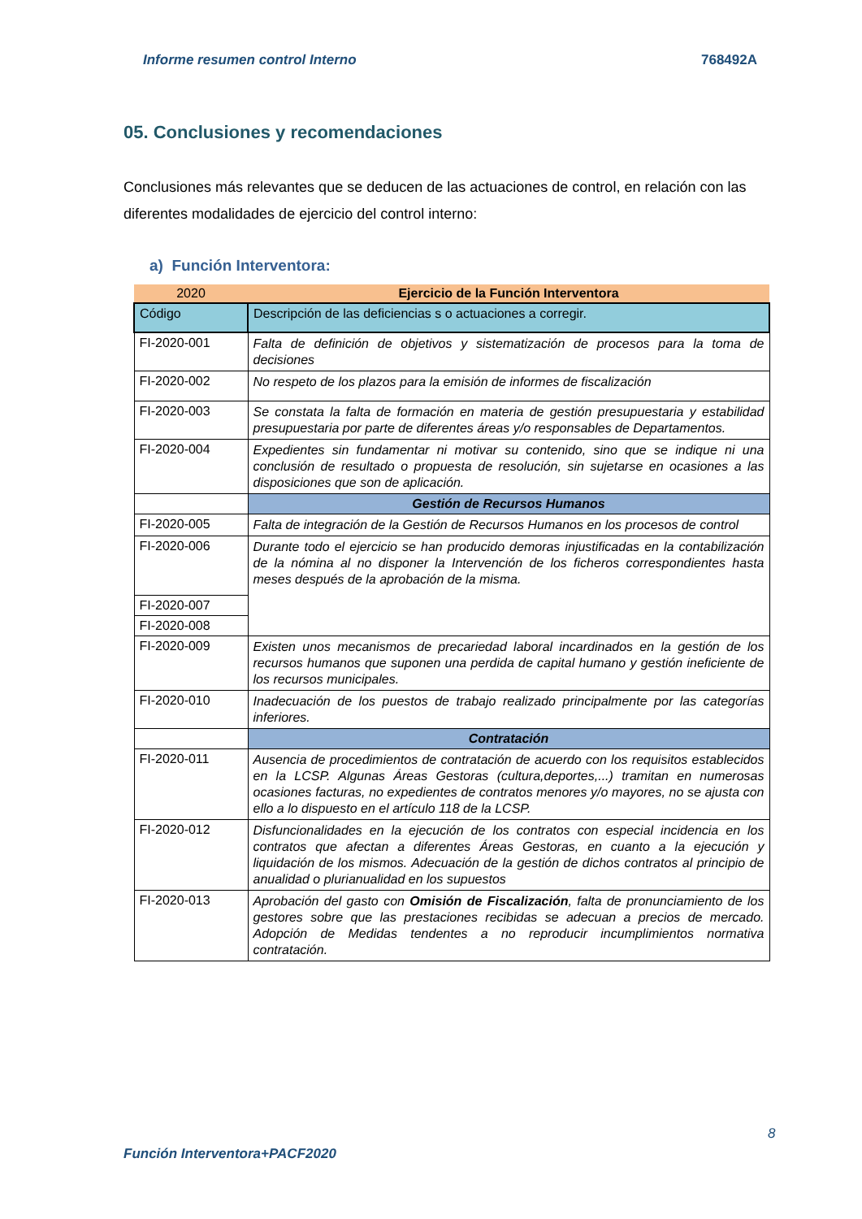Informe resumen control Interno 768492A
05. Conclusiones y recomendaciones
Conclusiones más relevantes que se deducen de las actuaciones de control, en relación con las diferentes modalidades de ejercicio del control interno:
a) Función Interventora:
| 2020 | Ejercicio de la Función Interventora |
| --- | --- |
| Código | Descripción de las deficiencias s o actuaciones a corregir. |
| FI-2020-001 | Falta de definición de objetivos y sistematización de procesos para la toma de decisiones |
| FI-2020-002 | No respeto de los plazos para la emisión de informes de fiscalización |
| FI-2020-003 | Se constata la falta de formación en materia de gestión presupuestaria y estabilidad presupuestaria por parte de diferentes áreas y/o responsables de Departamentos. |
| FI-2020-004 | Expedientes sin fundamentar ni motivar su contenido, sino que se indique ni una conclusión de resultado o propuesta de resolución, sin sujetarse en ocasiones a las disposiciones que son de aplicación. |
| | Gestión de Recursos Humanos |
| FI-2020-005 | Falta de integración de la Gestión de Recursos Humanos en los procesos de control |
| FI-2020-006 | Durante todo el ejercicio se han producido demoras injustificadas en la contabilización de la nómina al no disponer la Intervención de los ficheros correspondientes hasta meses después de la aprobación de la misma. |
| FI-2020-007 | |
| FI-2020-008 | |
| FI-2020-009 | Existen unos mecanismos de precariedad laboral incardinados en la gestión de los recursos humanos que suponen una perdida de capital humano y gestión ineficiente de los recursos municipales. |
| FI-2020-010 | Inadecuación de los puestos de trabajo realizado principalmente por las categorías inferiores. |
| | Contratación |
| FI-2020-011 | Ausencia de procedimientos de contratación de acuerdo con los requisitos establecidos en la LCSP. Algunas Áreas Gestoras (cultura,deportes,...) tramitan en numerosas ocasiones facturas, no expedientes de contratos menores y/o mayores, no se ajusta con ello a lo dispuesto en el artículo 118 de la LCSP. |
| FI-2020-012 | Disfuncionalidades en la ejecución de los contratos con especial incidencia en los contratos que afectan a diferentes Áreas Gestoras, en cuanto a la ejecución y liquidación de los mismos. Adecuación de la gestión de dichos contratos al principio de anualidad o plurianualidad en los supuestos |
| FI-2020-013 | Aprobación del gasto con Omisión de Fiscalización , falta de pronunciamiento de los gestores sobre que las prestaciones recibidas se adecuan a precios de mercado. Adopción de Medidas tendentes a no reproducir incumplimientos normativa contratación. |
8
Función Interventora+PACF2020